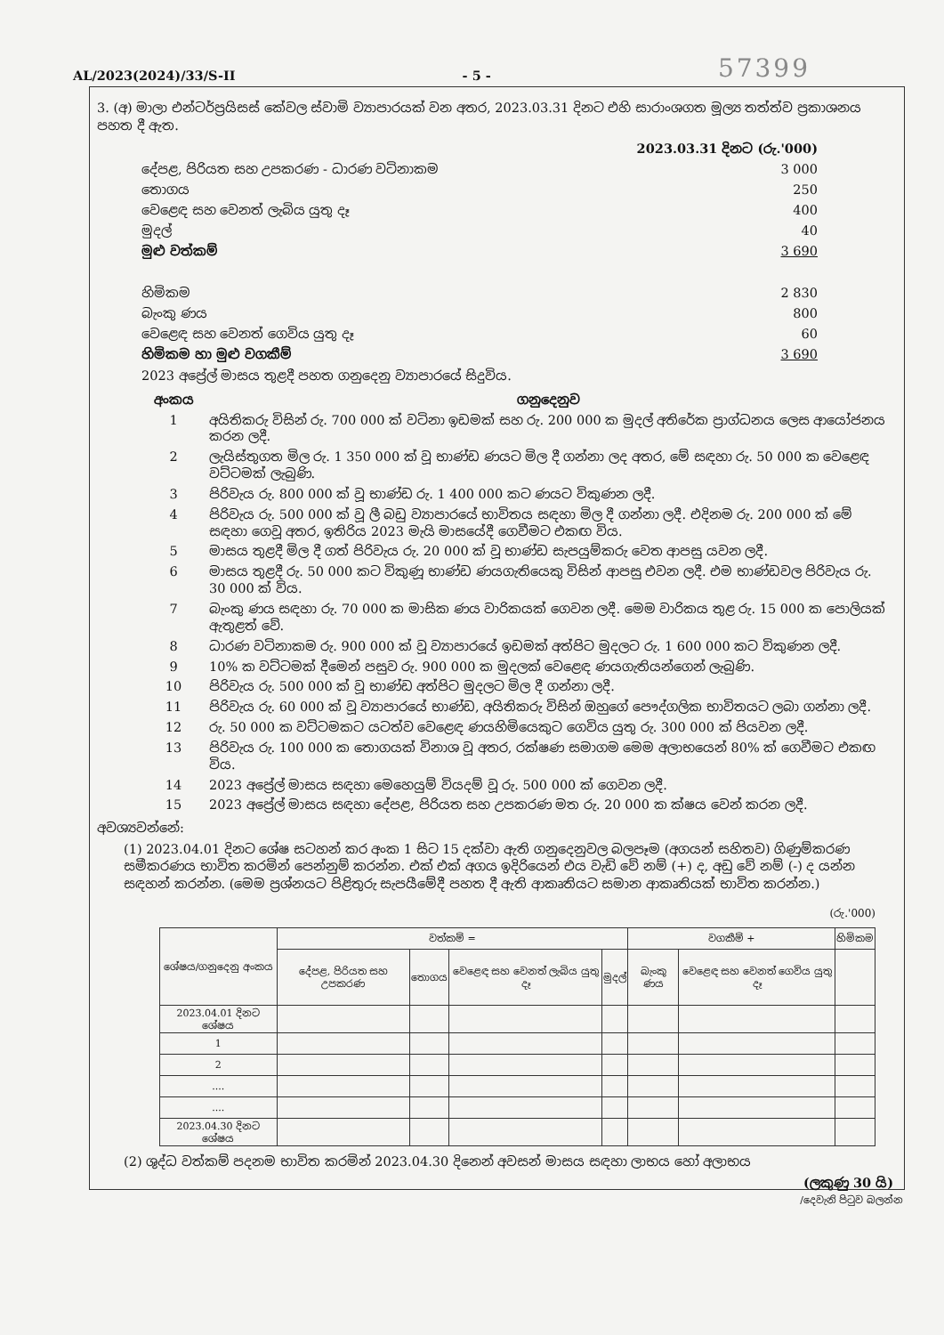AL/2023(2024)/33/S-II - 5 - 57399
3. (අ) මාලා එන්ටර්ප්‍රයිසස් කේවල ස්වාමි ව්‍යාපාරයක් වන අතර, 2023.03.31 දිනට එහි සාරාංශගත මූල්‍ය තත්ත්ව ප්‍රකාශනය පහත දී ඇත.
| | 2023.03.31 දිනට (රු.'000) |
| දේපළ, පිරියත සහ උපකරණ - ධාරණ වටිනාකම | 3 000 |
| තොගය | 250 |
| වෙළෙඳ සහ වෙනත් ලැබිය යුතු දෑ | 400 |
| මුදල් | 40 |
| මුළු වත්කම් | 3 690 |
| හිමිකම | 2 830 |
| බැංකු ණය | 800 |
| වෙළෙඳ සහ වෙනත් ගෙවිය යුතු දෑ | 60 |
| හිමිකම හා මුළු වගකීම් | 3 690 |
2023 අප්‍රේල් මාසය තුළදී පහත ගනුදෙනු ව්‍යාපාරයේ සිදුවිය.
| අංකය | ගනුදෙනුව |
| 1 | අයිතිකරු විසින් රු. 700 000 ක් වටිනා ඉඩමක් සහ රු. 200 000 ක මුදල් අතිරේක ප්‍රාග්ධනය ලෙස ආයෝජනය කරන ලදී. |
| 2 | ලැයිස්තුගත මිල රු. 1 350 000 ක් වූ භාණ්ඩ ණයට මිල දී ගන්නා ලද අතර, මේ සඳහා රු. 50 000 ක වෙළෙඳ වට්ටමක් ලැබුණි. |
| 3 | පිරිවැය රු. 800 000 ක් වූ භාණ්ඩ රු. 1 400 000 කට ණයට විකුණන ලදී. |
| 4 | පිරිවැය රු. 500 000 ක් වූ ලී බඩු ව්‍යාපාරයේ භාවිතය සඳහා මිල දී ගන්නා ලදී. එදිනම රු. 200 000 ක් මේ සඳහා ගෙවූ අතර, ඉතිරිය 2023 මැයි මාසයේදී ගෙවීමට එකඟ විය. |
| 5 | මාසය තුළදී මිල දී ගත් පිරිවැය රු. 20 000 ක් වූ භාණ්ඩ සැපයුම්කරු වෙත ආපසු යවන ලදී. |
| 6 | මාසය තුළදී රු. 50 000 කට විකුණූ භාණ්ඩ ණයගැතියෙකු විසින් ආපසු එවන ලදී. එම භාණ්ඩවල පිරිවැය රු. 30 000 ක් විය. |
| 7 | බැංකු ණය සඳහා රු. 70 000 ක මාසික ණය වාරිකයක් ගෙවන ලදී. මෙම වාරිකය තුළ රු. 15 000 ක පොලියක් ඇතුළත් වේ. |
| 8 | ධාරණ වටිනාකම රු. 900 000 ක් වූ ව්‍යාපාරයේ ඉඩමක් අත්පිට මුදලට රු. 1 600 000 කට විකුණන ලදී. |
| 9 | 10% ක වට්ටමක් දීමෙන් පසුව රු. 900 000 ක මුදලක් වෙළෙඳ ණයගැතියන්ගෙන් ලැබුණි. |
| 10 | පිරිවැය රු. 500 000 ක් වූ භාණ්ඩ අත්පිට මුදලට මිල දී ගන්නා ලදී. |
| 11 | පිරිවැය රු. 60 000 ක් වූ ව්‍යාපාරයේ භාණ්ඩ, අයිතිකරු විසින් ඔහුගේ පෞද්ගලික භාවිතයට ලබා ගන්නා ලදී. |
| 12 | රු. 50 000 ක වට්ටමකට යටත්ව වෙළෙඳ ණයහිමියෙකුට ගෙවිය යුතු රු. 300 000 ක් පියවන ලදී. |
| 13 | පිරිවැය රු. 100 000 ක තොගයක් විනාශ වූ අතර, රක්ෂණ සමාගම මෙම අලාභයෙන් 80% ක් ගෙවීමට එකඟ විය. |
| 14 | 2023 අප්‍රේල් මාසය සඳහා මෙහෙයුම් වියදම් වූ රු. 500 000 ක් ගෙවන ලදී. |
| 15 | 2023 අප්‍රේල් මාසය සඳහා දේපළ, පිරියත සහ උපකරණ මත රු. 20 000 ක ක්ෂය වෙන් කරන ලදී. |
අවශ්‍යවන්නේ:
(1) 2023.04.01 දිනට ශේෂ සටහන් කර අංක 1 සිට 15 දක්වා ඇති ගනුදෙනුවල බලපෑම (අගයන් සහිතව) ගිණුම්කරණ සමීකරණය භාවිත කරමින් පෙන්නුම් කරන්න. එක් එක් අගය ඉදිරියෙන් එය වැඩි වේ නම් (+) ද, අඩු වේ නම් (-) ද යන්න සඳහන් කරන්න. (මෙම ප්‍රශ්නයට පිළිතුරු සැපයීමේදී පහත දී ඇති ආකෘතියට සමාන ආකෘතියක් භාවිත කරන්න.)
(රු.'000)
| ශේෂය/ගනුදෙනු අංකය | වත්කම් = | | | | වගකීම් + | | හිමිකම |
| --- | --- | --- | --- | --- | --- | --- | --- |
| | දේපළ, පිරියත සහ උපකරණ | තොගය | වෙළෙඳ සහ වෙනත් ලැබිය යුතු දෑ | මුදල් | බැංකු ණය | වෙළෙඳ සහ වෙනත් ගෙවිය යුතු දෑ | |
| 2023.04.01 දිනට ශේෂය | | | | | | | |
| 1 | | | | | | | |
| 2 | | | | | | | |
| .... | | | | | | | |
| .... | | | | | | | |
| 2023.04.30 දිනට ශේෂය | | | | | | | |
(2) ශුද්ධ වත්කම් පදනම භාවිත කරමින් 2023.04.30 දිනෙන් අවසන් මාසය සඳහා ලාභය හෝ අලාභය
(ලකුණු 30 යි)
/දෙවැනි පිටුව බලන්න